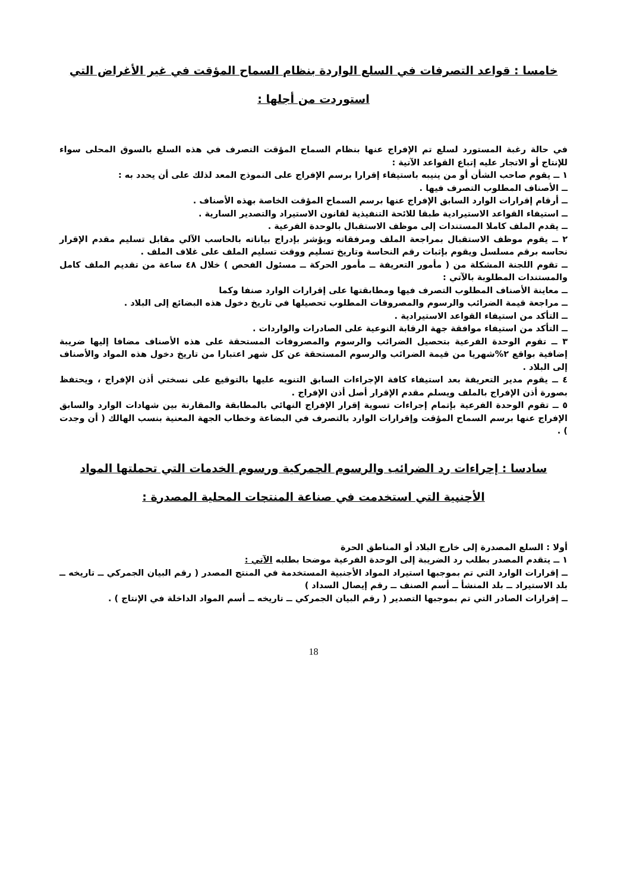خامسا : قواعد التصرفات في السلع الواردة بنظام السماح المؤقت في غير الأغراض التي
استوردت من أجلها :
في حالة رغبة المستورد لسلع تم الإفراج عنها بنظام السماح المؤقت التصرف في هذه السلع بالسوق المحلى سواء للإنتاج أو الاتجار عليه إتباع القواعد الآتية :
١ ــ يقوم صاحب الشأن أو من ينيبه باستيفاء إقرارا برسم الإفراج على النموذج المعد لذلك على أن يحدد به :
ــ الأصناف المطلوب التصرف فيها .
ــ أرقام إقرارات الوارد السابق الإفراج عنها برسم السماح المؤقت الخاصة بهذه الأصناف .
ــ استيفاء القواعد الاستيرادية طبقا للائحة التنفيذية لقانون الاستيراد والتصدير السارية .
ــ يقدم الملف كاملا المستندات إلى موظف الاستقبال بالوحدة الفرعية .
٢ ــ يقوم موظف الاستقبال بمراجعة الملف ومرفقاته ويؤشر بإدراج بياناته بالحاسب الآلي مقابل تسليم مقدم الإقرار نحاسه برقم مسلسل ويقوم بإثبات رقم النحاسة وتاريخ تسليم ووقت تسليم الملف على غلاف الملف .
ــ تقوم اللجنة المشكلة من ( مأمور التعريفة ــ مأمور الحركة ــ مسئول الفحص ) خلال ٤٨ ساعة من تقديم الملف كامل والمستندات المطلوبة بالآتي :
ــ معاينة الأصناف المطلوب التصرف فيها ومطابقتها على إقرارات الوارد صنفا وكما
ــ مراجعة قيمة الضرائب والرسوم والمصروفات المطلوب تحصيلها في تاريخ دخول هذه البضائع إلى البلاد .
ــ التأكد من استيفاء القواعد الاستيرادية .
ــ التأكد من استيفاء موافقة جهة الرقابة النوعية على الصادرات والواردات .
٣ ــ تقوم الوحدة الفرعية بتحصيل الضرائب والرسوم والمصروفات المستحقة على هذه الأصناف مضافا إليها ضريبة إضافية بواقع ٢%شهريا من قيمة الضرائب والرسوم المستحقة عن كل شهر اعتبارا من تاريخ دخول هذه المواد والأصناف إلى البلاد .
٤ ــ يقوم مدير التعريفة بعد استيفاء كافة الإجراءات السابق التنويه عليها بالتوقيع على نسختي أذن الإفراج ، ويحتفظ بصورة أذن الإفراج بالملف ويسلم مقدم الإقرار أصل أذن الإفراج .
٥ ــ تقوم الوحدة الفرعية بإتمام إجراءات تسوية إقرار الإفراج النهائي بالمطابقة والمقارنة بين شهادات الوارد والسابق الإفراج عنها برسم السماح المؤقت وإقرارات الوارد بالتصرف في البضاعة وخطاب الجهة المعنية بنسب الهالك ( أن وجدت ) .
سادسا : إجراءات رد الضرائب والرسوم الجمركية ورسوم الخدمات التي تحملتها المواد
الأجنبية التي استخدمت في صناعة المنتجات المحلية المصدرة :
أولا : السلع المصدرة إلى خارج البلاد أو المناطق الحرة
١ ــ يتقدم المصدر بطلب رد الضريبة إلى الوحدة الفرعية موضحا بطلبه الآتي :
ــ إقرارات الوارد التي تم بموجبها استيراد المواد الأجنبية المستخدمة في المنتج المصدر ( رقم البيان الجمركي ــ تاريخه ــ بلد الاستيراد ــ بلد المنشأ ــ أسم الصنف ــ رقم إيصال السداد )
ــ إقرارات الصادر التي تم بموجبها التصدير ( رقم البيان الجمركي ــ تاريخه ــ أسم المواد الداخلة في الإنتاج ) .
18